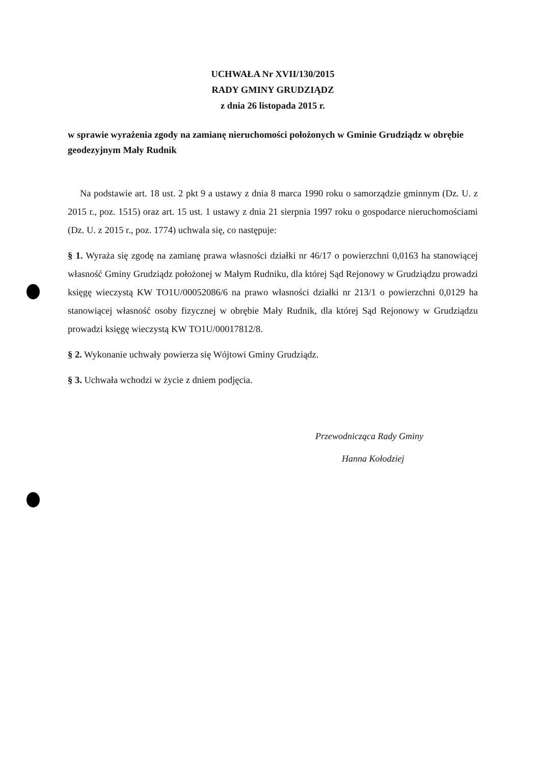UCHWAŁA Nr XVII/130/2015
RADY GMINY GRUDZIĄDZ
z dnia 26 listopada 2015 r.
w sprawie wyrażenia zgody na zamianę nieruchomości położonych w Gminie Grudziądz w obrębie geodezyjnym Mały Rudnik
Na podstawie art. 18 ust. 2 pkt 9 a ustawy z dnia 8 marca 1990 roku o samorządzie gminnym (Dz. U. z 2015 r., poz. 1515) oraz art. 15 ust. 1 ustawy z dnia 21 sierpnia 1997 roku o gospodarce nieruchomościami (Dz. U. z 2015 r., poz. 1774) uchwala się, co następuje:
§ 1. Wyraża się zgodę na zamianę prawa własności działki nr 46/17 o powierzchni 0,0163 ha stanowiącej własność Gminy Grudziądz położonej w Małym Rudniku, dla której Sąd Rejonowy w Grudziądzu prowadzi księgę wieczystą KW TO1U/00052086/6 na prawo własności działki nr 213/1 o powierzchni 0,0129 ha stanowiącej własność osoby fizycznej w obrębie Mały Rudnik, dla której Sąd Rejonowy w Grudziądzu prowadzi księgę wieczystą KW TO1U/00017812/8.
§ 2. Wykonanie uchwały powierza się Wójtowi Gminy Grudziądz.
§ 3. Uchwała wchodzi w życie z dniem podjęcia.
Przewodnicząca Rady Gminy
Hanna Kołodziej